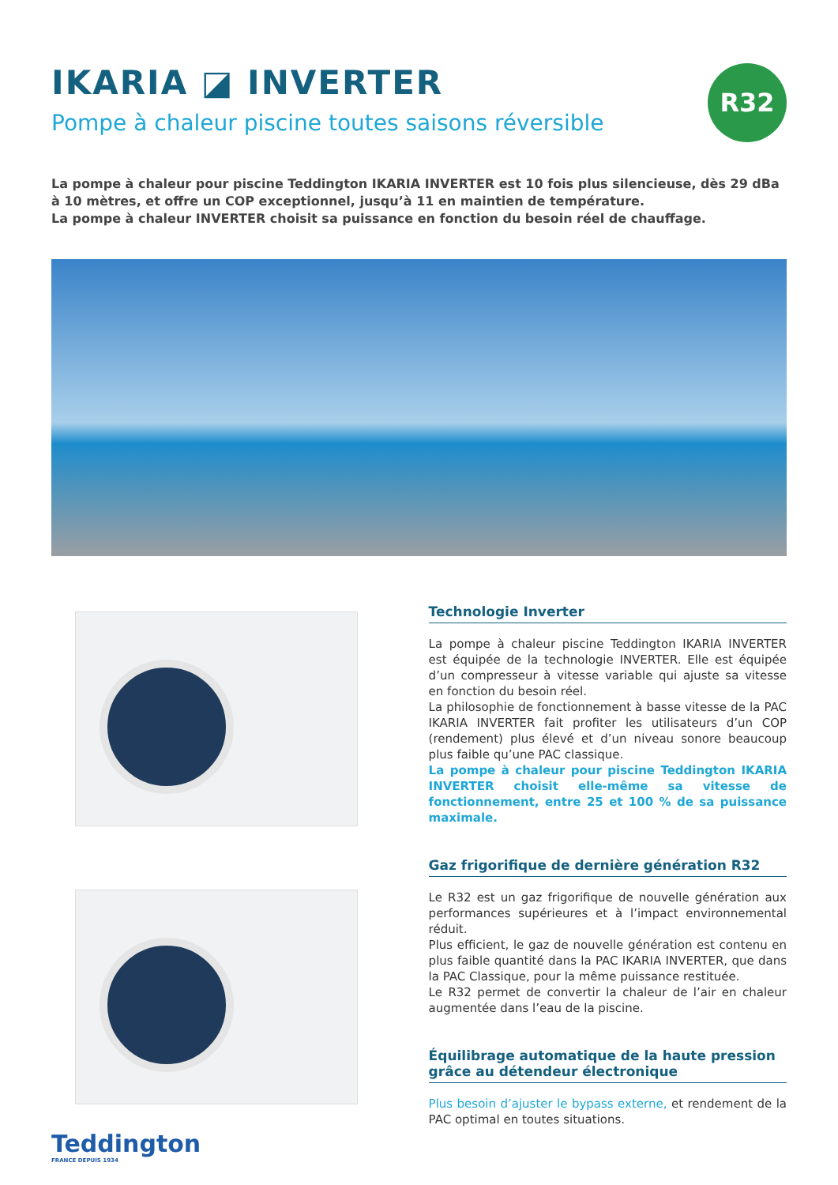IKARIA ◪ INVERTER
Pompe à chaleur piscine toutes saisons réversible
R32
La pompe à chaleur pour piscine Teddington IKARIA INVERTER est 10 fois plus silencieuse, dès 29 dBa à 10 mètres, et offre un COP exceptionnel, jusqu’à 11 en maintien de température.
La pompe à chaleur INVERTER choisit sa puissance en fonction du besoin réel de chauffage.
Technologie Inverter
La pompe à chaleur piscine Teddington IKARIA INVERTER est équipée de la technologie INVERTER. Elle est équipée d’un compresseur à vitesse variable qui ajuste sa vitesse en fonction du besoin réel.
La philosophie de fonctionnement à basse vitesse de la PAC IKARIA INVERTER fait profiter les utilisateurs d’un COP (rendement) plus élevé et d’un niveau sonore beaucoup plus faible qu’une PAC classique.
La pompe à chaleur pour piscine Teddington IKARIA INVERTER choisit elle-même sa vitesse de fonctionnement, entre 25 et 100 % de sa puissance maximale.
Gaz frigorifique de dernière génération R32
Le R32 est un gaz frigorifique de nouvelle génération aux performances supérieures et à l’impact environnemental réduit.
Plus efficient, le gaz de nouvelle génération est contenu en plus faible quantité dans la PAC IKARIA INVERTER, que dans la PAC Classique, pour la même puissance restituée.
Le R32 permet de convertir la chaleur de l’air en chaleur augmentée dans l’eau de la piscine.
Équilibrage automatique de la haute pression grâce au détendeur électronique
Plus besoin d’ajuster le bypass externe, et rendement de la PAC optimal en toutes situations.
Teddington
FRANCE DEPUIS 1934